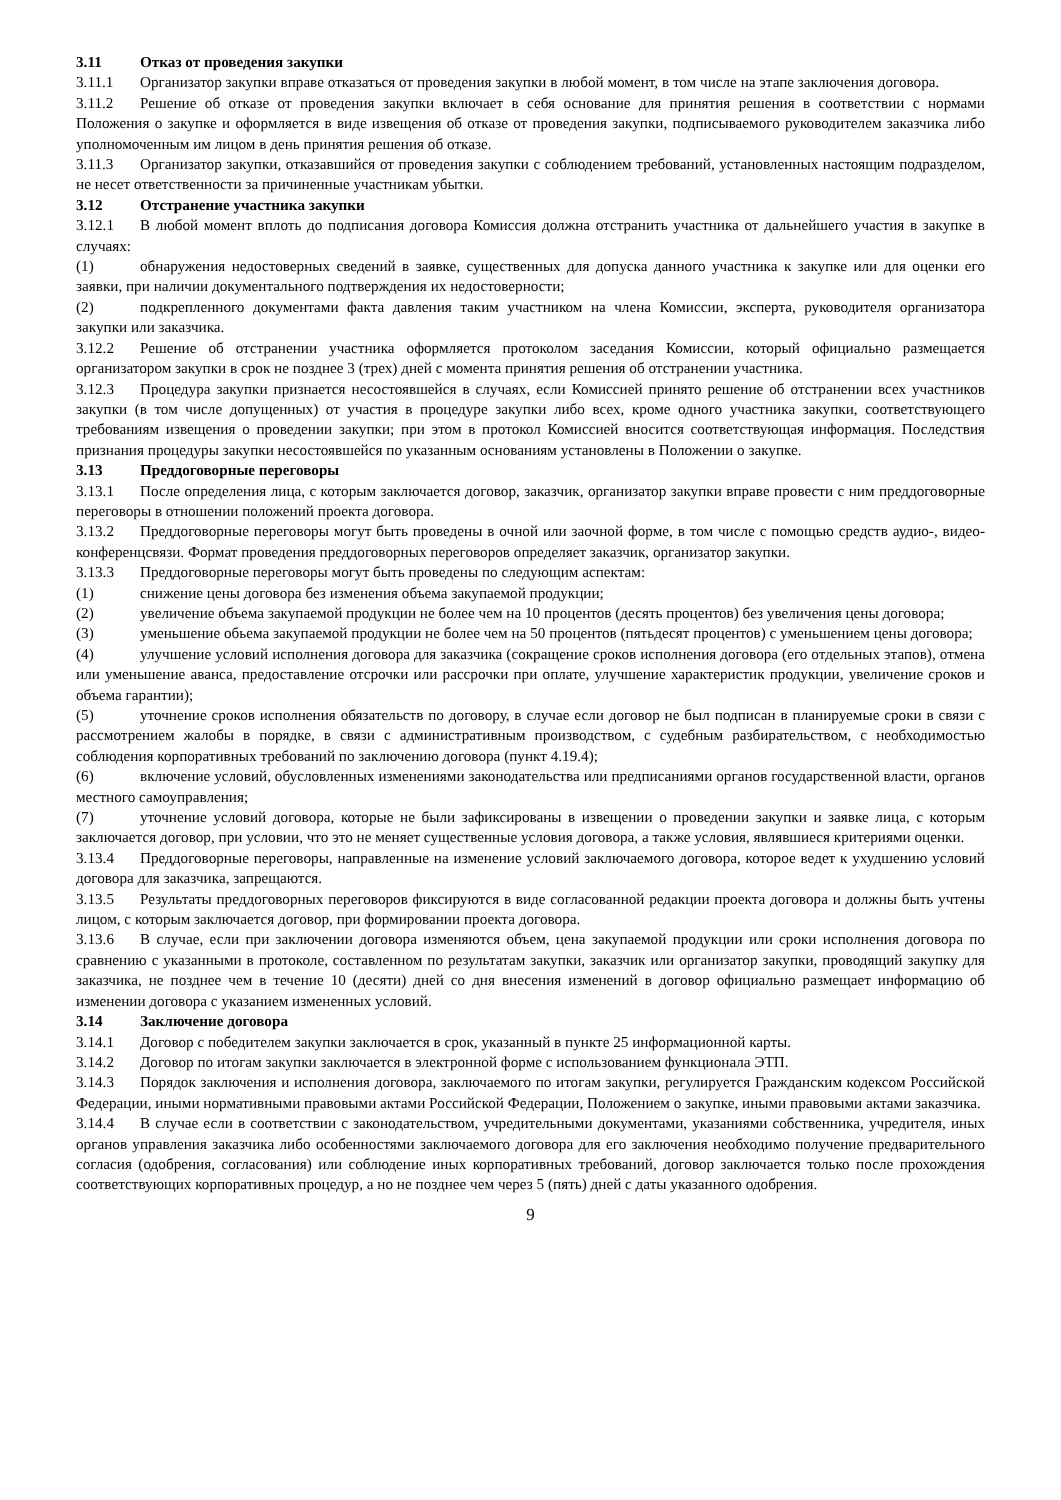3.11 Отказ от проведения закупки
3.11.1 Организатор закупки вправе отказаться от проведения закупки в любой момент, в том числе на этапе заключения договора.
3.11.2 Решение об отказе от проведения закупки включает в себя основание для принятия решения в соответствии с нормами Положения о закупке и оформляется в виде извещения об отказе от проведения закупки, подписываемого руководителем заказчика либо уполномоченным им лицом в день принятия решения об отказе.
3.11.3 Организатор закупки, отказавшийся от проведения закупки с соблюдением требований, установленных настоящим подразделом, не несет ответственности за причиненные участникам убытки.
3.12 Отстранение участника закупки
3.12.1 В любой момент вплоть до подписания договора Комиссия должна отстранить участника от дальнейшего участия в закупке в случаях:
(1) обнаружения недостоверных сведений в заявке, существенных для допуска данного участника к закупке или для оценки его заявки, при наличии документального подтверждения их недостоверности;
(2) подкрепленного документами факта давления таким участником на члена Комиссии, эксперта, руководителя организатора закупки или заказчика.
3.12.2 Решение об отстранении участника оформляется протоколом заседания Комиссии, который официально размещается организатором закупки в срок не позднее 3 (трех) дней с момента принятия решения об отстранении участника.
3.12.3 Процедура закупки признается несостоявшейся в случаях, если Комиссией принято решение об отстранении всех участников закупки (в том числе допущенных) от участия в процедуре закупки либо всех, кроме одного участника закупки, соответствующего требованиям извещения о проведении закупки; при этом в протокол Комиссией вносится соответствующая информация. Последствия признания процедуры закупки несостоявшейся по указанным основаниям установлены в Положении о закупке.
3.13 Преддоговорные переговоры
3.13.1 После определения лица, с которым заключается договор, заказчик, организатор закупки вправе провести с ним преддоговорные переговоры в отношении положений проекта договора.
3.13.2 Преддоговорные переговоры могут быть проведены в очной или заочной форме, в том числе с помощью средств аудио-, видео- конференцсвязи. Формат проведения преддоговорных переговоров определяет заказчик, организатор закупки.
3.13.3 Преддоговорные переговоры могут быть проведены по следующим аспектам:
(1) снижение цены договора без изменения объема закупаемой продукции;
(2) увеличение объема закупаемой продукции не более чем на 10 процентов (десять процентов) без увеличения цены договора;
(3) уменьшение обьема закупаемой продукции не более чем на 50 процентов (пятьдесят процентов) с уменьшением цены договора;
(4) улучшение условий исполнения договора для заказчика (сокращение сроков исполнения договора (его отдельных этапов), отмена или уменьшение аванса, предоставление отсрочки или рассрочки при оплате, улучшение характеристик продукции, увеличение сроков и объема гарантии);
(5) уточнение сроков исполнения обязательств по договору, в случае если договор не был подписан в планируемые сроки в связи с рассмотрением жалобы в порядке, в связи с административным производством, с судебным разбирательством, с необходимостью соблюдения корпоративных требований по заключению договора (пункт 4.19.4);
(6) включение условий, обусловленных изменениями законодательства или предписаниями органов государственной власти, органов местного самоуправления;
(7) уточнение условий договора, которые не были зафиксированы в извещении о проведении закупки и заявке лица, с которым заключается договор, при условии, что это не меняет существенные условия договора, а также условия, являвшиеся критериями оценки.
3.13.4 Преддоговорные переговоры, направленные на изменение условий заключаемого договора, которое ведет к ухудшению условий договора для заказчика, запрещаются.
3.13.5 Результаты преддоговорных переговоров фиксируются в виде согласованной редакции проекта договора и должны быть учтены лицом, с которым заключается договор, при формировании проекта договора.
3.13.6 В случае, если при заключении договора изменяются объем, цена закупаемой продукции или сроки исполнения договора по сравнению с указанными в протоколе, составленном по результатам закупки, заказчик или организатор закупки, проводящий закупку для заказчика, не позднее чем в течение 10 (десяти) дней со дня внесения изменений в договор официально размещает информацию об изменении договора с указанием измененных условий.
3.14 Заключение договора
3.14.1 Договор с победителем закупки заключается в срок, указанный в пункте 25 информационной карты.
3.14.2 Договор по итогам закупки заключается в электронной форме с использованием функционала ЭТП.
3.14.3 Порядок заключения и исполнения договора, заключаемого по итогам закупки, регулируется Гражданским кодексом Российской Федерации, иными нормативными правовыми актами Российской Федерации, Положением о закупке, иными правовыми актами заказчика.
3.14.4 В случае если в соответствии с законодательством, учредительными документами, указаниями собственника, учредителя, иных органов управления заказчика либо особенностями заключаемого договора для его заключения необходимо получение предварительного согласия (одобрения, согласования) или соблюдение иных корпоративных требований, договор заключается только после прохождения соответствующих корпоративных процедур, а но не позднее чем через 5 (пять) дней с даты указанного одобрения.
9